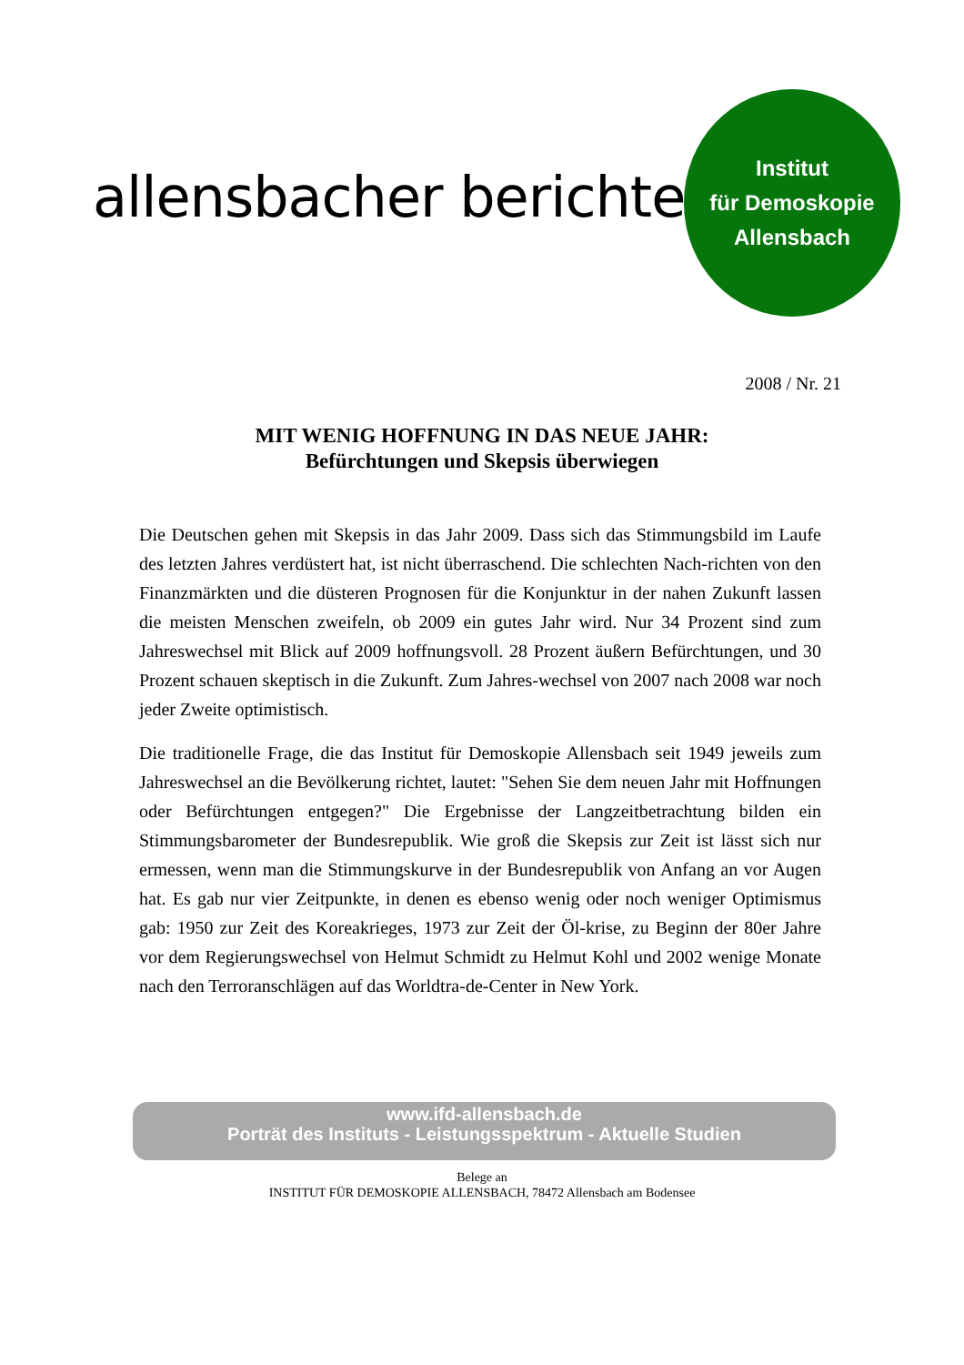allensbacher berichte
Institut
für Demoskopie
Allensbach
2008 / Nr. 21
MIT WENIG HOFFNUNG IN DAS NEUE JAHR:
Befürchtungen und Skepsis überwiegen
Die Deutschen gehen mit Skepsis in das Jahr 2009. Dass sich das Stimmungsbild im Laufe des letzten Jahres verdüstert hat, ist nicht überraschend. Die schlechten Nach-richten von den Finanzmärkten und die düsteren Prognosen für die Konjunktur in der nahen Zukunft lassen die meisten Menschen zweifeln, ob 2009 ein gutes Jahr wird. Nur 34 Prozent sind zum Jahreswechsel mit Blick auf 2009 hoffnungsvoll. 28 Prozent äußern Befürchtungen, und 30 Prozent schauen skeptisch in die Zukunft. Zum Jahres-wechsel von 2007 nach 2008 war noch jeder Zweite optimistisch.
Die traditionelle Frage, die das Institut für Demoskopie Allensbach seit 1949 jeweils zum Jahreswechsel an die Bevölkerung richtet, lautet: "Sehen Sie dem neuen Jahr mit Hoffnungen oder Befürchtungen entgegen?" Die Ergebnisse der Langzeitbetrachtung bilden ein Stimmungsbarometer der Bundesrepublik. Wie groß die Skepsis zur Zeit ist lässt sich nur ermessen, wenn man die Stimmungskurve in der Bundesrepublik von Anfang an vor Augen hat. Es gab nur vier Zeitpunkte, in denen es ebenso wenig oder noch weniger Optimismus gab: 1950 zur Zeit des Koreakrieges, 1973 zur Zeit der Öl-krise, zu Beginn der 80er Jahre vor dem Regierungswechsel von Helmut Schmidt zu Helmut Kohl und 2002 wenige Monate nach den Terroranschlägen auf das Worldtra-de-Center in New York.
www.ifd-allensbach.de
Porträt des Instituts - Leistungsspektrum - Aktuelle Studien
Belege an
INSTITUT FÜR DEMOSKOPIE ALLENSBACH, 78472 Allensbach am Bodensee